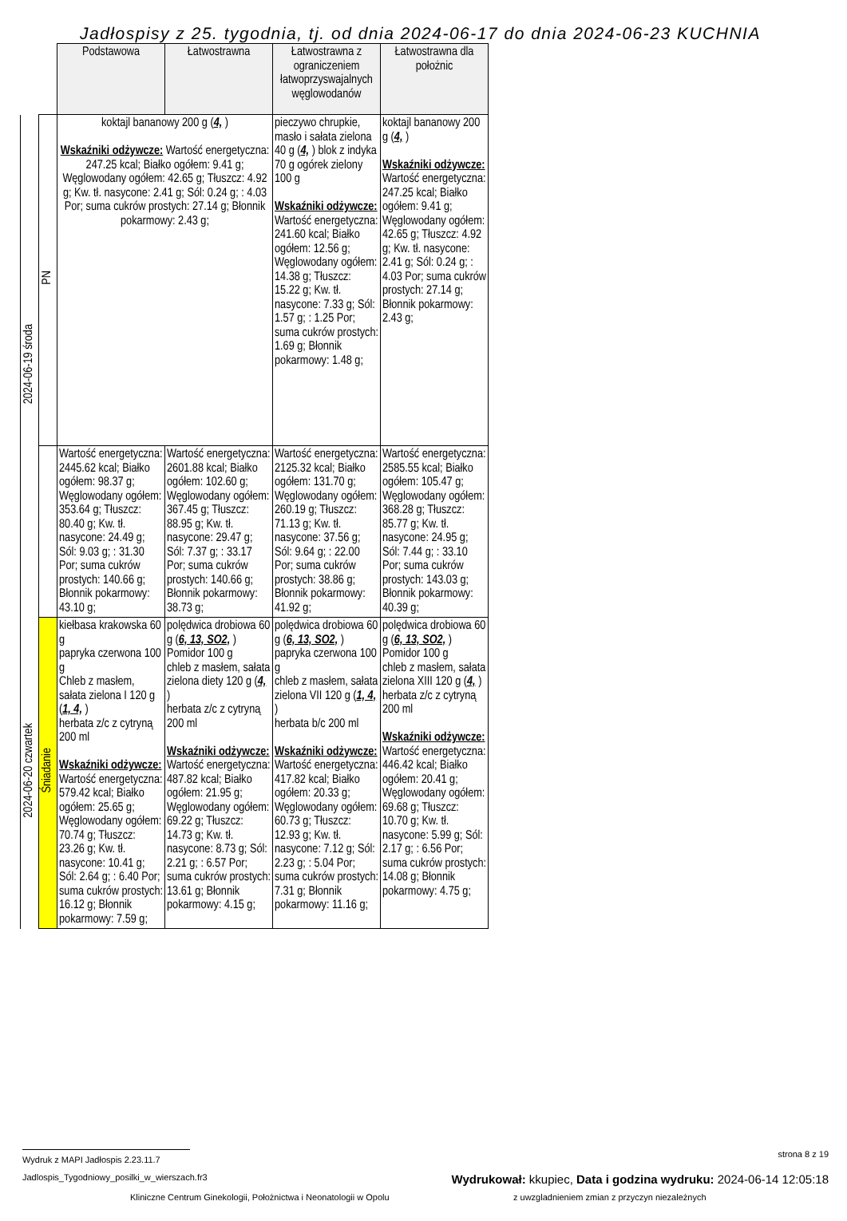Jadłospisy z 25. tygodnia, tj. od dnia 2024-06-17 do dnia 2024-06-23 KUCHNIA
| | | Podstawowa | Łatwostrawna | Łatwostrawna z ograniczeniem łatwoprzyswajalnych węglowodanów | Łatwostrawna dla położnic |
| 2024-06-19 środa | PN | koktajl bananowy 200 g ( 4, ) Wskaźniki odżywcze: Wartość energetyczna: 247.25 kcal; Białko ogółem: 9.41 g; Węglowodany ogółem: 42.65 g; Tłuszcz: 4.92 g; Kw. tł. nasycone: 2.41 g; Sól: 0.24 g; : 4.03 Por; suma cukrów prostych: 27.14 g; Błonnik pokarmowy: 2.43 g; | | pieczywo chrupkie, masło i sałata zielona 40 g ( 4, ) blok z indyka 70 g ogórek zielony 100 g Wskaźniki odżywcze: Wartość energetyczna: 241.60 kcal; Białko ogółem: 12.56 g; Węglowodany ogółem: 14.38 g; Tłuszcz: 15.22 g; Kw. tł. nasycone: 7.33 g; Sól: 1.57 g; : 1.25 Por; suma cukrów prostych: 1.69 g; Błonnik pokarmowy: 1.48 g; | koktajl bananowy 200 g ( 4, ) Wskaźniki odżywcze: Wartość energetyczna: 247.25 kcal; Białko ogółem: 9.41 g; Węglowodany ogółem: 42.65 g; Tłuszcz: 4.92 g; Kw. tł. nasycone: 2.41 g; Sól: 0.24 g; : 4.03 Por; suma cukrów prostych: 27.14 g; Błonnik pokarmowy: 2.43 g; |
| | | Wartość energetyczna: 2445.62 kcal; Białko ogółem: 98.37 g; Węglowodany ogółem: 353.64 g; Tłuszcz: 80.40 g; Kw. tł. nasycone: 24.49 g; Sól: 9.03 g; : 31.30 Por; suma cukrów prostych: 140.66 g; Błonnik pokarmowy: 43.10 g; | Wartość energetyczna: 2601.88 kcal; Białko ogółem: 102.60 g; Węglowodany ogółem: 367.45 g; Tłuszcz: 88.95 g; Kw. tł. nasycone: 29.47 g; Sól: 7.37 g; : 33.17 Por; suma cukrów prostych: 140.66 g; Błonnik pokarmowy: 38.73 g; | Wartość energetyczna: 2125.32 kcal; Białko ogółem: 131.70 g; Węglowodany ogółem: 260.19 g; Tłuszcz: 71.13 g; Kw. tł. nasycone: 37.56 g; Sól: 9.64 g; : 22.00 Por; suma cukrów prostych: 38.86 g; Błonnik pokarmowy: 41.92 g; | Wartość energetyczna: 2585.55 kcal; Białko ogółem: 105.47 g; Węglowodany ogółem: 368.28 g; Tłuszcz: 85.77 g; Kw. tł. nasycone: 24.95 g; Sól: 7.44 g; : 33.10 Por; suma cukrów prostych: 143.03 g; Błonnik pokarmowy: 40.39 g; |
| 2024-06-20 czwartek | Śniadanie | kiełbasa krakowska 60 g papryka czerwona 100 g Chleb z masłem, sałata zielona I 120 g ( 1, 4, ) herbata z/c z cytryną 200 ml Wskaźniki odżywcze: Wartość energetyczna: 579.42 kcal; Białko ogółem: 25.65 g; Węglowodany ogółem: 70.74 g; Tłuszcz: 23.26 g; Kw. tł. nasycone: 10.41 g; Sól: 2.64 g; : 6.40 Por; suma cukrów prostych: 16.12 g; Błonnik pokarmowy: 7.59 g; | polędwica drobiowa 60 g ( 6, 13, SO2, ) Pomidor 100 g chleb z masłem, sałata zielona diety 120 g ( 4, ) herbata z/c z cytryną 200 ml Wskaźniki odżywcze: Wartość energetyczna: 487.82 kcal; Białko ogółem: 21.95 g; Węglowodany ogółem: 69.22 g; Tłuszcz: 14.73 g; Kw. tł. nasycone: 8.73 g; Sól: 2.21 g; : 6.57 Por; suma cukrów prostych: 13.61 g; Błonnik pokarmowy: 4.15 g; | polędwica drobiowa 60 g ( 6, 13, SO2, ) papryka czerwona 100 g chleb z masłem, sałata zielona VII 120 g ( 1, 4, ) herbata b/c 200 ml Wskaźniki odżywcze: Wartość energetyczna: 417.82 kcal; Białko ogółem: 20.33 g; Węglowodany ogółem: 60.73 g; Tłuszcz: 12.93 g; Kw. tł. nasycone: 7.12 g; Sól: 2.23 g; : 5.04 Por; suma cukrów prostych: 7.31 g; Błonnik pokarmowy: 11.16 g; | polędwica drobiowa 60 g ( 6, 13, SO2, ) Pomidor 100 g chleb z masłem, sałata zielona XIII 120 g ( 4, ) herbata z/c z cytryną 200 ml Wskaźniki odżywcze: Wartość energetyczna: 446.42 kcal; Białko ogółem: 20.41 g; Węglowodany ogółem: 69.68 g; Tłuszcz: 10.70 g; Kw. tł. nasycone: 5.99 g; Sól: 2.17 g; : 6.56 Por; suma cukrów prostych: 14.08 g; Błonnik pokarmowy: 4.75 g; |
Wydruk z MAPI Jadłospis 2.23.11.7 strona 8 z 19
Jadlospis_Tygodniowy_posilki_w_wierszach.fr3 Wydrukował: kkupiec, Data i godzina wydruku: 2024-06-14 12:05:18
Kliniczne Centrum Ginekologii, Położnictwa i Neonatologii w Opolu z uwzgladnieniem zmian z przyczyn niezależnych